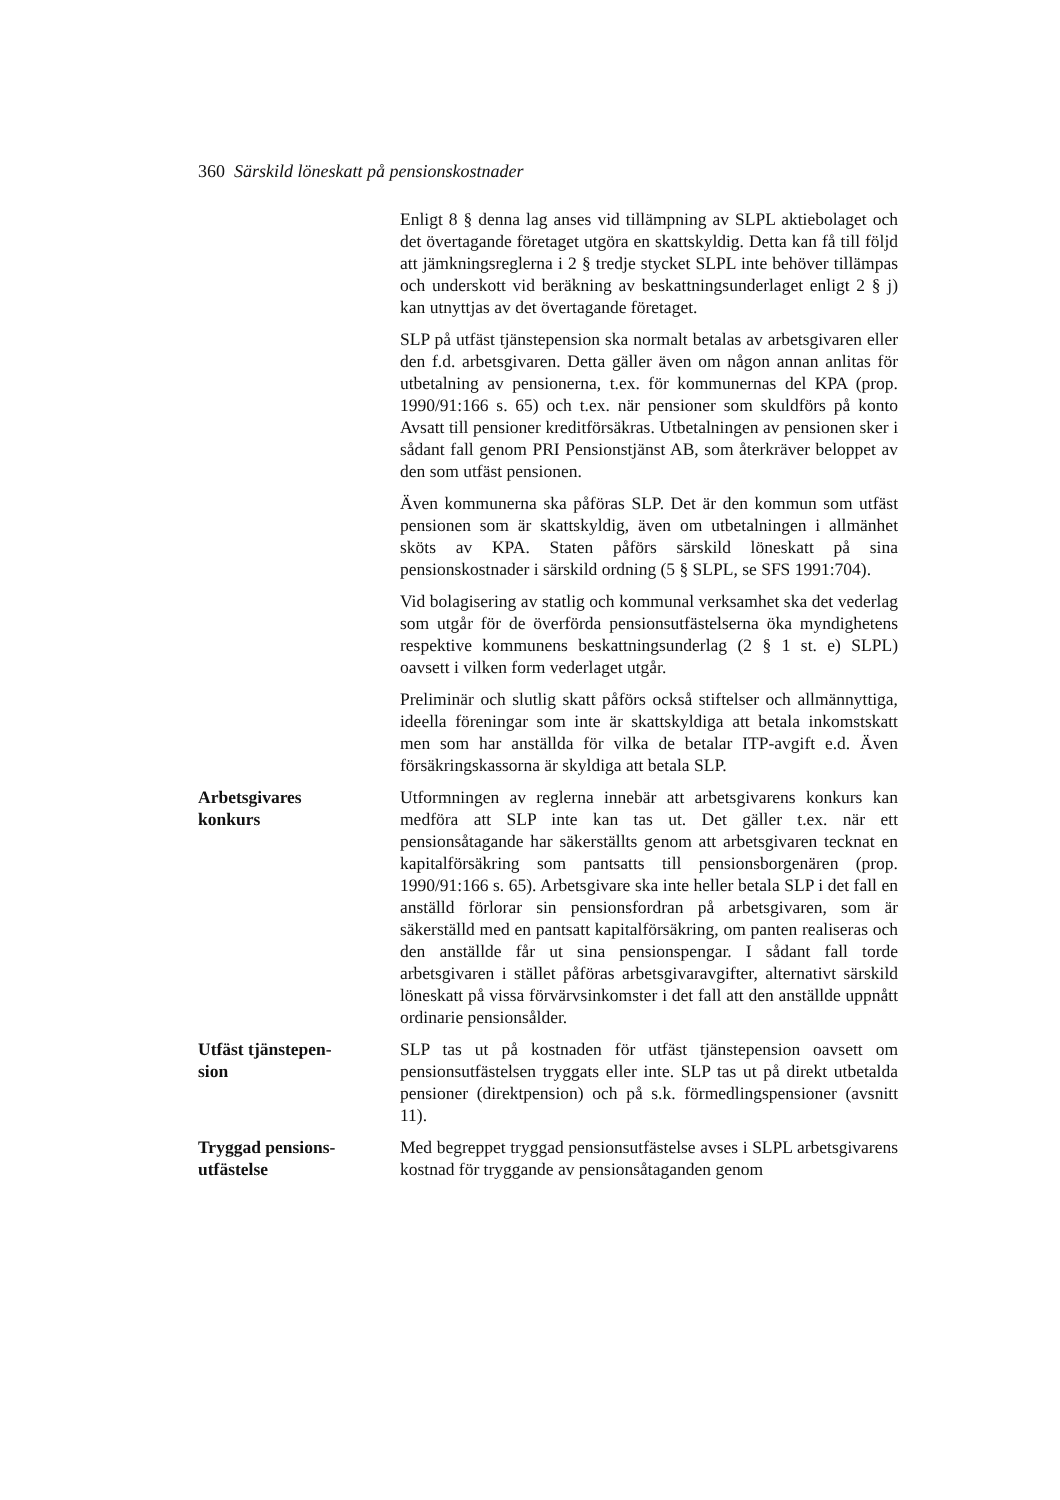360 Särskild löneskatt på pensionskostnader
Enligt 8 § denna lag anses vid tillämpning av SLPL aktiebolaget och det övertagande företaget utgöra en skattskyldig. Detta kan få till följd att jämkningsreglerna i 2 § tredje stycket SLPL inte behöver tillämpas och underskott vid beräkning av beskattningsunderlaget enligt 2 § j) kan utnyttjas av det övertagande företaget.
SLP på utfäst tjänstepension ska normalt betalas av arbetsgivaren eller den f.d. arbetsgivaren. Detta gäller även om någon annan anlitas för utbetalning av pensionerna, t.ex. för kommunernas del KPA (prop. 1990/91:166 s. 65) och t.ex. när pensioner som skuldförs på konto Avsatt till pensioner kreditförsäkras. Utbetalningen av pensionen sker i sådant fall genom PRI Pensionstjänst AB, som återkräver beloppet av den som utfäst pensionen.
Även kommunerna ska påföras SLP. Det är den kommun som utfäst pensionen som är skattskyldig, även om utbetalningen i allmänhet sköts av KPA. Staten påförs särskild löneskatt på sina pensionskostnader i särskild ordning (5 § SLPL, se SFS 1991:704).
Vid bolagisering av statlig och kommunal verksamhet ska det vederlag som utgår för de överförda pensionsutfästelserna öka myndighetens respektive kommunens beskattningsunderlag (2 § 1 st. e) SLPL) oavsett i vilken form vederlaget utgår.
Preliminär och slutlig skatt påförs också stiftelser och allmännyttiga, ideella föreningar som inte är skattskyldiga att betala inkomstskatt men som har anställda för vilka de betalar ITP-avgift e.d. Även försäkringskassorna är skyldiga att betala SLP.
Arbetsgivares
konkurs
Utformningen av reglerna innebär att arbetsgivarens konkurs kan medföra att SLP inte kan tas ut. Det gäller t.ex. när ett pensionsåtagande har säkerställts genom att arbetsgivaren tecknat en kapitalförsäkring som pantsatts till pensionsborgenären (prop. 1990/91:166 s. 65). Arbetsgivare ska inte heller betala SLP i det fall en anställd förlorar sin pensionsfordran på arbetsgivaren, som är säkerställd med en pantsatt kapitalförsäkring, om panten realiseras och den anställde får ut sina pensionspengar. I sådant fall torde arbetsgivaren i stället påföras arbetsgivaravgifter, alternativt särskild löneskatt på vissa förvärvsinkomster i det fall att den anställde uppnått ordinarie pensionsålder.
Utfäst tjänstepen-
sion
SLP tas ut på kostnaden för utfäst tjänstepension oavsett om pensionsutfästelsen tryggats eller inte. SLP tas ut på direkt utbetalda pensioner (direktpension) och på s.k. förmedlingspensioner (avsnitt 11).
Tryggad pensions-
utfästelse
Med begreppet tryggad pensionsutfästelse avses i SLPL arbetsgivarens kostnad för tryggande av pensionsåtaganden genom